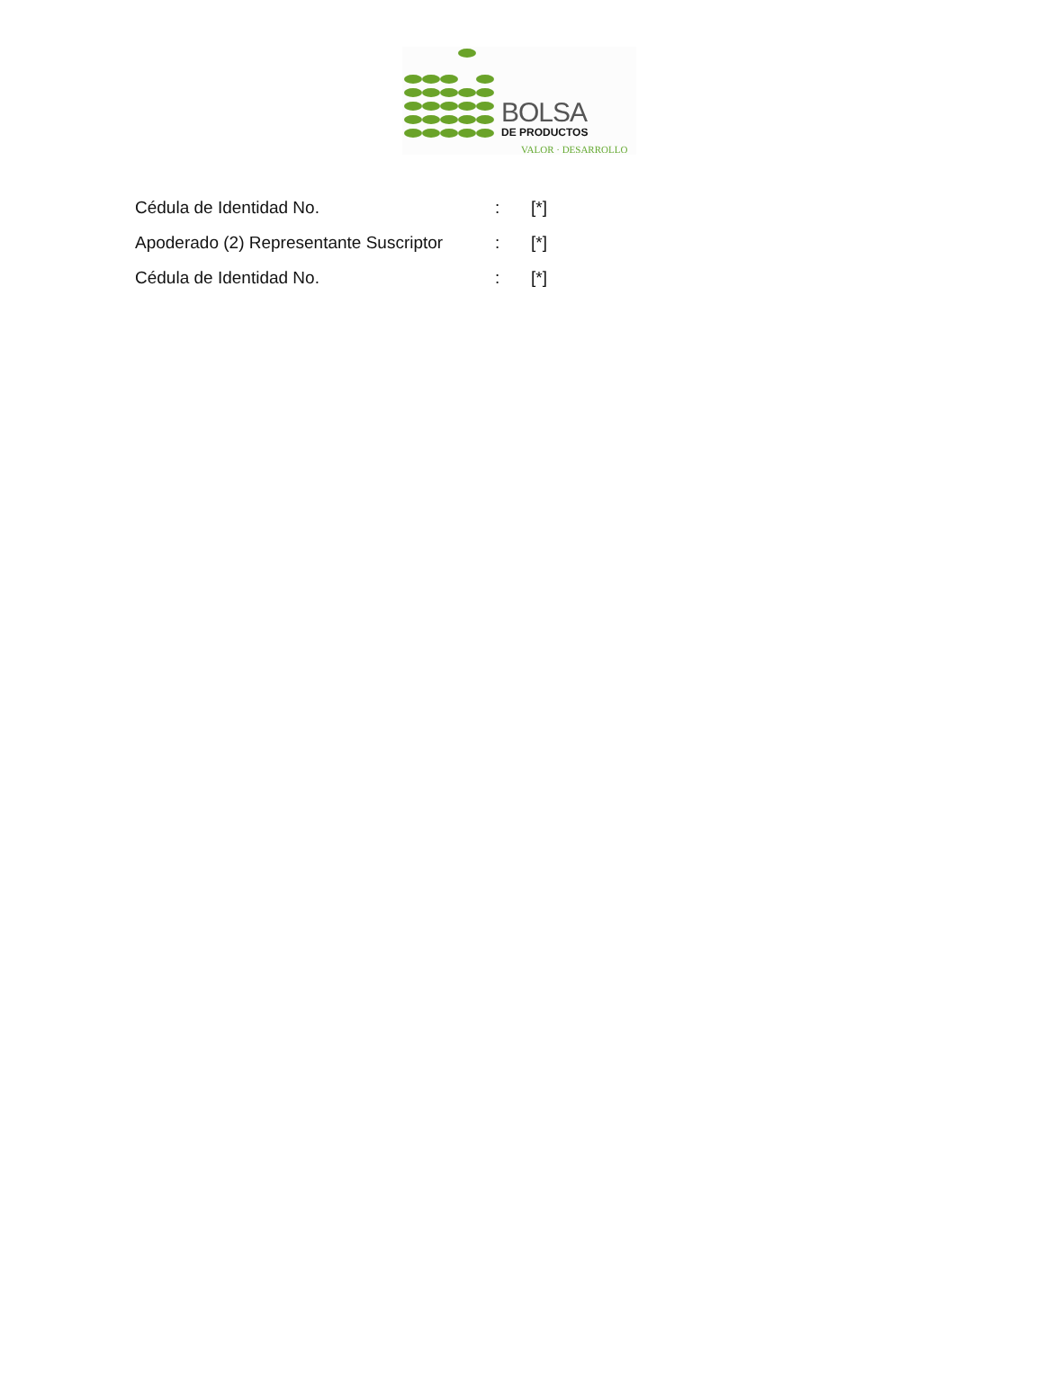BOLSA
DE PRODUCTOS
VALOR · DESARROLLO
| Cédula de Identidad No. | : | [*] |
| Apoderado (2) Representante Suscriptor | : | [*] |
| Cédula de Identidad No. | : | [*] |